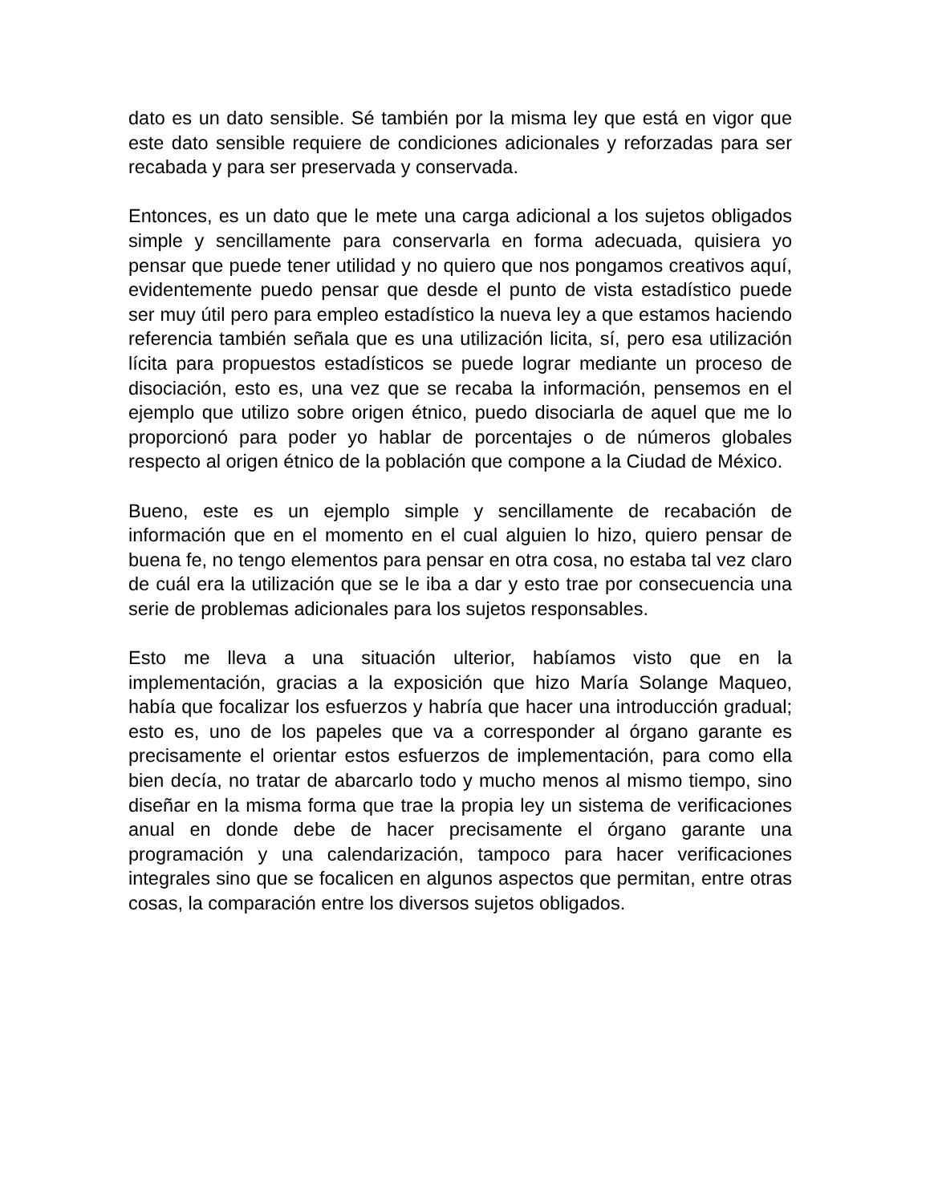dato es un dato sensible. Sé también por la misma ley que está en vigor que este dato sensible requiere de condiciones adicionales y reforzadas para ser recabada y para ser preservada y conservada.
Entonces, es un dato que le mete una carga adicional a los sujetos obligados simple y sencillamente para conservarla en forma adecuada, quisiera yo pensar que puede tener utilidad y no quiero que nos pongamos creativos aquí, evidentemente puedo pensar que desde el punto de vista estadístico puede ser muy útil pero para empleo estadístico la nueva ley a que estamos haciendo referencia también señala que es una utilización licita, sí, pero esa utilización lícita para propuestos estadísticos se puede lograr mediante un proceso de disociación, esto es, una vez que se recaba la información, pensemos en el ejemplo que utilizo sobre origen étnico, puedo disociarla de aquel que me lo proporcionó para poder yo hablar de porcentajes o de números globales respecto al origen étnico de la población que compone a la Ciudad de México.
Bueno, este es un ejemplo simple y sencillamente de recabación de información que en el momento en el cual alguien lo hizo, quiero pensar de buena fe, no tengo elementos para pensar en otra cosa, no estaba tal vez claro de cuál era la utilización que se le iba a dar y esto trae por consecuencia una serie de problemas adicionales para los sujetos responsables.
Esto me lleva a una situación ulterior, habíamos visto que en la implementación, gracias a la exposición que hizo María Solange Maqueo, había que focalizar los esfuerzos y habría que hacer una introducción gradual; esto es, uno de los papeles que va a corresponder al órgano garante es precisamente el orientar estos esfuerzos de implementación, para como ella bien decía, no tratar de abarcarlo todo y mucho menos al mismo tiempo, sino diseñar en la misma forma que trae la propia ley un sistema de verificaciones anual en donde debe de hacer precisamente el órgano garante una programación y una calendarización, tampoco para hacer verificaciones integrales sino que se focalicen en algunos aspectos que permitan, entre otras cosas, la comparación entre los diversos sujetos obligados.